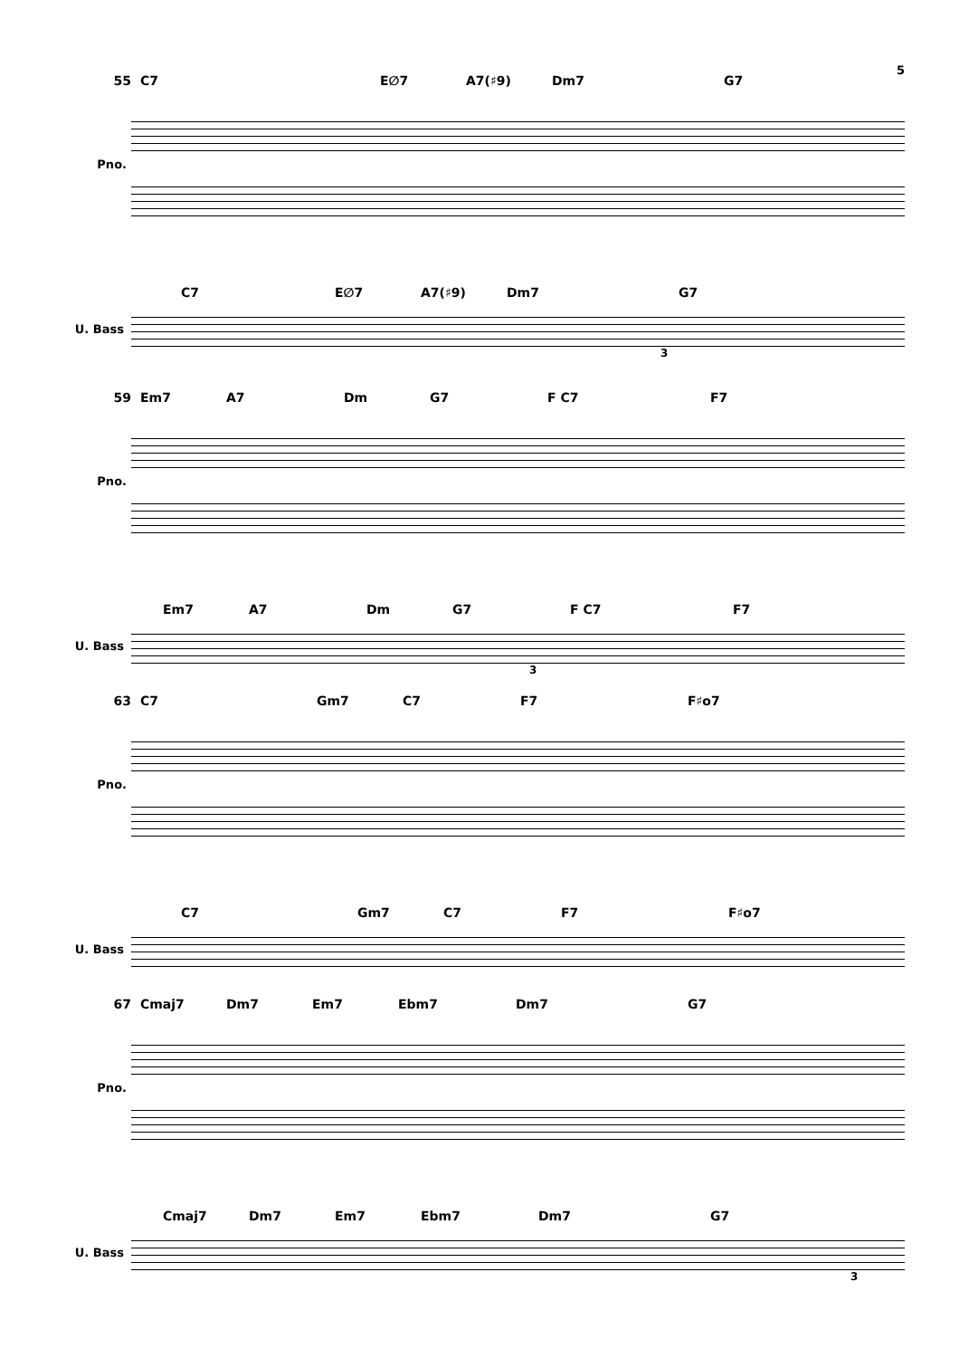5
55 C7 E∅7 A7(♯9) Dm7 G7
Pno.
C7 E∅7 A7(♯9) Dm7 G7
U. Bass
3
59 Em7 A7 Dm G7 F C7 F7
Pno.
Em7 A7 Dm G7 F C7 F7
U. Bass
3
63 C7 Gm7 C7 F7 F♯o7
Pno.
C7 Gm7 C7 F7 F♯o7
U. Bass
67 Cmaj7 Dm7 Em7 Ebm7 Dm7 G7
Pno.
Cmaj7 Dm7 Em7 Ebm7 Dm7 G7
U. Bass
3